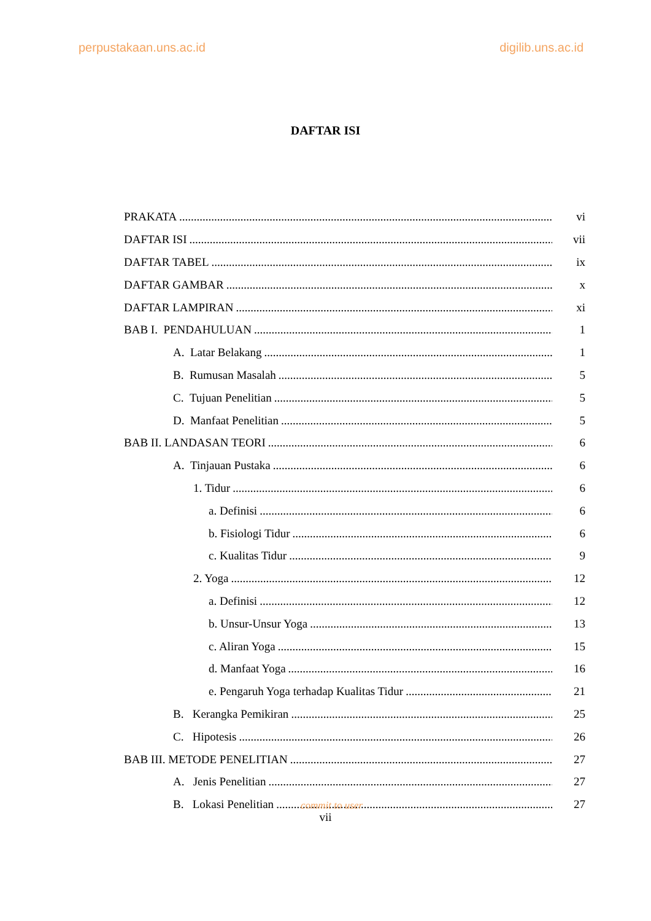perpustakaan.uns.ac.id digilib.uns.ac.id
DAFTAR ISI
PRAKATA vi
DAFTAR ISI vii
DAFTAR TABEL ix
DAFTAR GAMBAR x
DAFTAR LAMPIRAN xi
BAB I. PENDAHULUAN 1
A. Latar Belakang 1
B. Rumusan Masalah 5
C. Tujuan Penelitian 5
D. Manfaat Penelitian 5
BAB II. LANDASAN TEORI 6
A. Tinjauan Pustaka 6
1. Tidur 6
a. Definisi 6
b. Fisiologi Tidur 6
c. Kualitas Tidur 9
2. Yoga 12
a. Definisi 12
b. Unsur-Unsur Yoga 13
c. Aliran Yoga 15
d. Manfaat Yoga 16
e. Pengaruh Yoga terhadap Kualitas Tidur 21
B. Kerangka Pemikiran 25
C. Hipotesis 26
BAB III. METODE PENELITIAN 27
A. Jenis Penelitian 27
B. Lokasi Penelitian 27
commit to user
vii